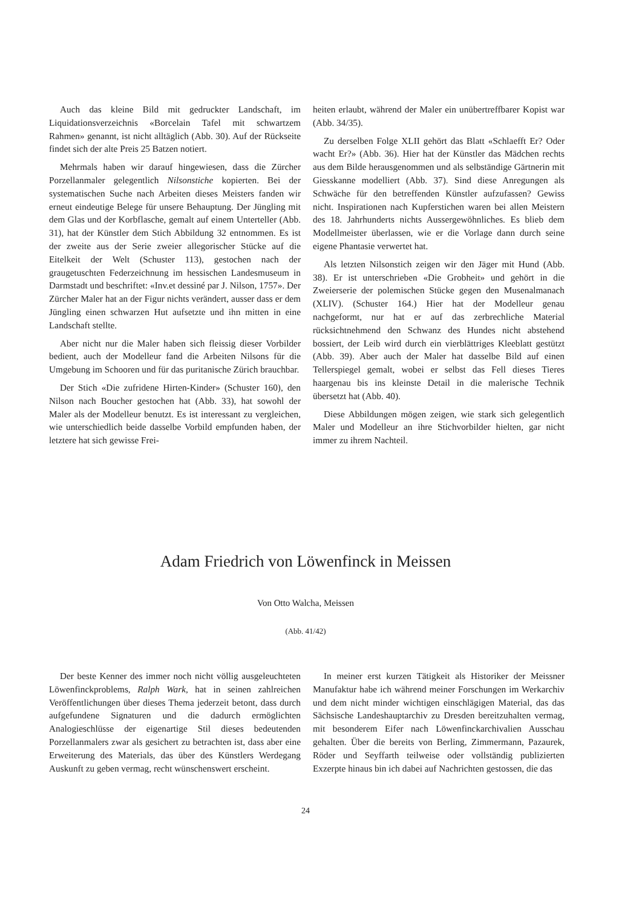Auch das kleine Bild mit gedruckter Landschaft, im Liquidationsverzeichnis «Borcelain Tafel mit schwartzem Rahmen» genannt, ist nicht alltäglich (Abb. 30). Auf der Rückseite findet sich der alte Preis 25 Batzen notiert.
Mehrmals haben wir darauf hingewiesen, dass die Zürcher Porzellanmaler gelegentlich Nilsonstiche kopierten. Bei der systematischen Suche nach Arbeiten dieses Meisters fanden wir erneut eindeutige Belege für unsere Behauptung. Der Jüngling mit dem Glas und der Korbflasche, gemalt auf einem Unterteller (Abb. 31), hat der Künstler dem Stich Abbildung 32 entnommen. Es ist der zweite aus der Serie zweier allegorischer Stücke auf die Eitelkeit der Welt (Schuster 113), gestochen nach der graugetuschten Federzeichnung im hessischen Landesmuseum in Darmstadt und beschriftet: «Inv.et dessiné par J. Nilson, 1757». Der Zürcher Maler hat an der Figur nichts verändert, ausser dass er dem Jüngling einen schwarzen Hut aufsetzte und ihn mitten in eine Landschaft stellte.
Aber nicht nur die Maler haben sich fleissig dieser Vorbilder bedient, auch der Modelleur fand die Arbeiten Nilsons für die Umgebung im Schooren und für das puritanische Zürich brauchbar.
Der Stich «Die zufridene Hirten-Kinder» (Schuster 160), den Nilson nach Boucher gestochen hat (Abb. 33), hat sowohl der Maler als der Modelleur benutzt. Es ist interessant zu vergleichen, wie unterschiedlich beide dasselbe Vorbild empfunden haben, der letztere hat sich gewisse Frei-
heiten erlaubt, während der Maler ein unübertreffbarer Kopist war (Abb. 34/35).
Zu derselben Folge XLII gehört das Blatt «Schlaefft Er? Oder wacht Er?» (Abb. 36). Hier hat der Künstler das Mädchen rechts aus dem Bilde herausgenommen und als selbständige Gärtnerin mit Giesskanne modelliert (Abb. 37). Sind diese Anregungen als Schwäche für den betreffenden Künstler aufzufassen? Gewiss nicht. Inspirationen nach Kupferstichen waren bei allen Meistern des 18. Jahrhunderts nichts Aussergewöhnliches. Es blieb dem Modellmeister überlassen, wie er die Vorlage dann durch seine eigene Phantasie verwertet hat.
Als letzten Nilsonstich zeigen wir den Jäger mit Hund (Abb. 38). Er ist unterschrieben «Die Grobheit» und gehört in die Zweierserie der polemischen Stücke gegen den Musenalmanach (XLIV). (Schuster 164.) Hier hat der Modelleur genau nachgeformt, nur hat er auf das zerbrechliche Material rücksichtnehmend den Schwanz des Hundes nicht abstehend bossiert, der Leib wird durch ein vierblättriges Kleeblatt gestützt (Abb. 39). Aber auch der Maler hat dasselbe Bild auf einen Tellerspiegel gemalt, wobei er selbst das Fell dieses Tieres haargenau bis ins kleinste Detail in die malerische Technik übersetzt hat (Abb. 40).
Diese Abbildungen mögen zeigen, wie stark sich gelegentlich Maler und Modelleur an ihre Stichvorbilder hielten, gar nicht immer zu ihrem Nachteil.
Adam Friedrich von Löwenfinck in Meissen
Von Otto Walcha, Meissen
(Abb. 41/42)
Der beste Kenner des immer noch nicht völlig ausgeleuchteten Löwenfinckproblems, Ralph Wark, hat in seinen zahlreichen Veröffentlichungen über dieses Thema jederzeit betont, dass durch aufgefundene Signaturen und die dadurch ermöglichten Analogieschlüsse der eigenartige Stil dieses bedeutenden Porzellanmalers zwar als gesichert zu betrachten ist, dass aber eine Erweiterung des Materials, das über des Künstlers Werdegang Auskunft zu geben vermag, recht wünschenswert erscheint.
In meiner erst kurzen Tätigkeit als Historiker der Meissner Manufaktur habe ich während meiner Forschungen im Werkarchiv und dem nicht minder wichtigen einschlägigen Material, das das Sächsische Landeshauptarchiv zu Dresden bereitzuhalten vermag, mit besonderem Eifer nach Löwenfinckarchivalien Ausschau gehalten. Über die bereits von Berling, Zimmermann, Pazaurek, Röder und Seyffarth teilweise oder vollständig publizierten Exzerpte hinaus bin ich dabei auf Nachrichten gestossen, die das
24